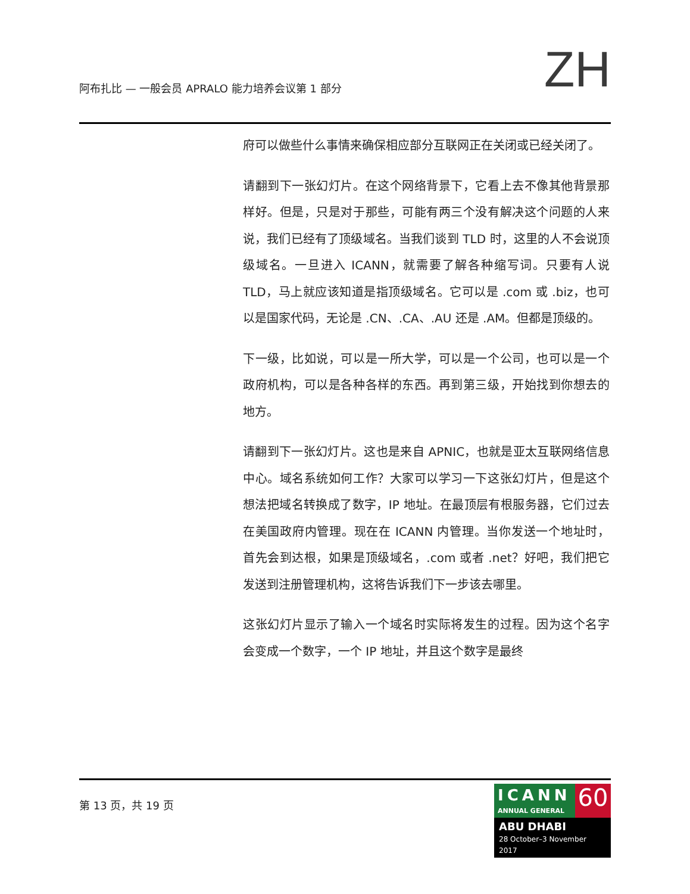阿布扎比 — 一般会员 APRALO 能力培养会议第 1 部分
ZH
府可以做些什么事情来确保相应部分互联网正在关闭或已经关闭了。
请翻到下一张幻灯片。在这个网络背景下，它看上去不像其他背景那样好。但是，只是对于那些，可能有两三个没有解决这个问题的人来说，我们已经有了顶级域名。当我们谈到 TLD 时，这里的人不会说顶级域名。一旦进入 ICANN，就需要了解各种缩写词。只要有人说 TLD，马上就应该知道是指顶级域名。它可以是 .com 或 .biz，也可以是国家代码，无论是 .CN、.CA、.AU 还是 .AM。但都是顶级的。
下一级，比如说，可以是一所大学，可以是一个公司，也可以是一个政府机构，可以是各种各样的东西。再到第三级，开始找到你想去的地方。
请翻到下一张幻灯片。这也是来自 APNIC，也就是亚太互联网络信息中心。域名系统如何工作？大家可以学习一下这张幻灯片，但是这个想法把域名转换成了数字，IP 地址。在最顶层有根服务器，它们过去在美国政府内管理。现在在 ICANN 内管理。当你发送一个地址时，首先会到达根，如果是顶级域名，.com 或者 .net？好吧，我们把它发送到注册管理机构，这将告诉我们下一步该去哪里。
这张幻灯片显示了输入一个域名时实际将发生的过程。因为这个名字会变成一个数字，一个 IP 地址，并且这个数字是最终
第 13 页，共 19 页
ICANN
ANNUAL GENERAL
60
ABU DHABI
28 October–3 November 2017